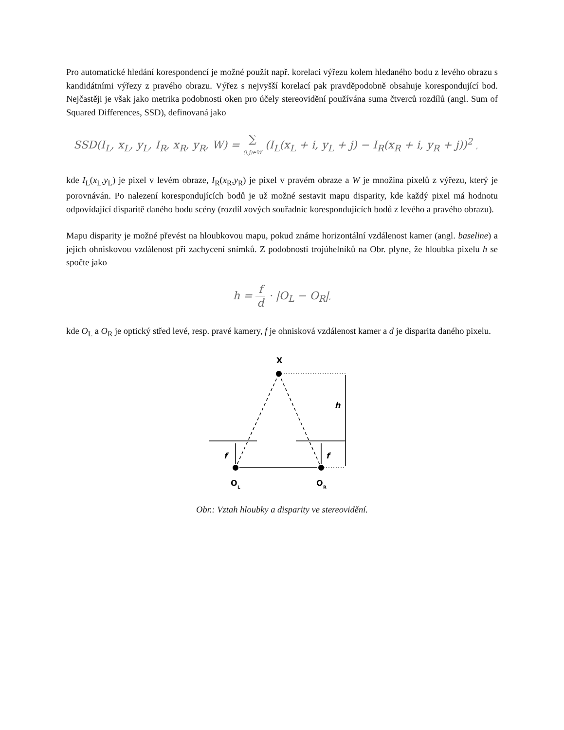Pro automatické hledání korespondencí je možné použít např. korelaci výřezu kolem hledaného bodu z levého obrazu s kandidátními výřezy z pravého obrazu. Výřez s nejvyšší korelací pak pravděpodobně obsahuje korespondující bod. Nejčastěji je však jako metrika podobnosti oken pro účely stereovidění používána suma čtverců rozdílů (angl. Sum of Squared Differences, SSD), definovaná jako
SSD(I<sub>L</sub>, x<sub>L</sub>, y<sub>L</sub>, I<sub>R</sub>, x<sub>R</sub>, y<sub>R</sub>, W) = ∑ (i,j)∈W (I<sub>L</sub>(x<sub>L</sub> + i, y<sub>L</sub> + j) − I<sub>R</sub>(x<sub>R</sub> + i, y<sub>R</sub> + j))<sup>2</sup> ,
kde I<sub>L</sub>(x<sub>L</sub>,y<sub>L</sub>) je pixel v levém obraze, I<sub>R</sub>(x<sub>R</sub>,y<sub>R</sub>) je pixel v pravém obraze a W je množina pixelů z výřezu, který je porovnáván. Po nalezení korespondujících bodů je už možné sestavit mapu disparity, kde každý pixel má hodnotu odpovídající disparitě daného bodu scény (rozdíl xových souřadnic korespondujících bodů z levého a pravého obrazu).
Mapu disparity je možné převést na hloubkovou mapu, pokud známe horizontální vzdálenost kamer (angl. baseline) a jejich ohniskovou vzdálenost při zachycení snímků. Z podobnosti trojúhelníků na Obr. plyne, že hloubka pixelu h se spočte jako
h = f d · |O<sub>L</sub> − O<sub>R</sub>|,
kde O<sub>L</sub> a O<sub>R</sub> je optický střed levé, resp. pravé kamery, f je ohnisková vzdálenost kamer a d je disparita daného pixelu.
X
h
f
f
O
L
O
R
Obr.: Vztah hloubky a disparity ve stereovidění.